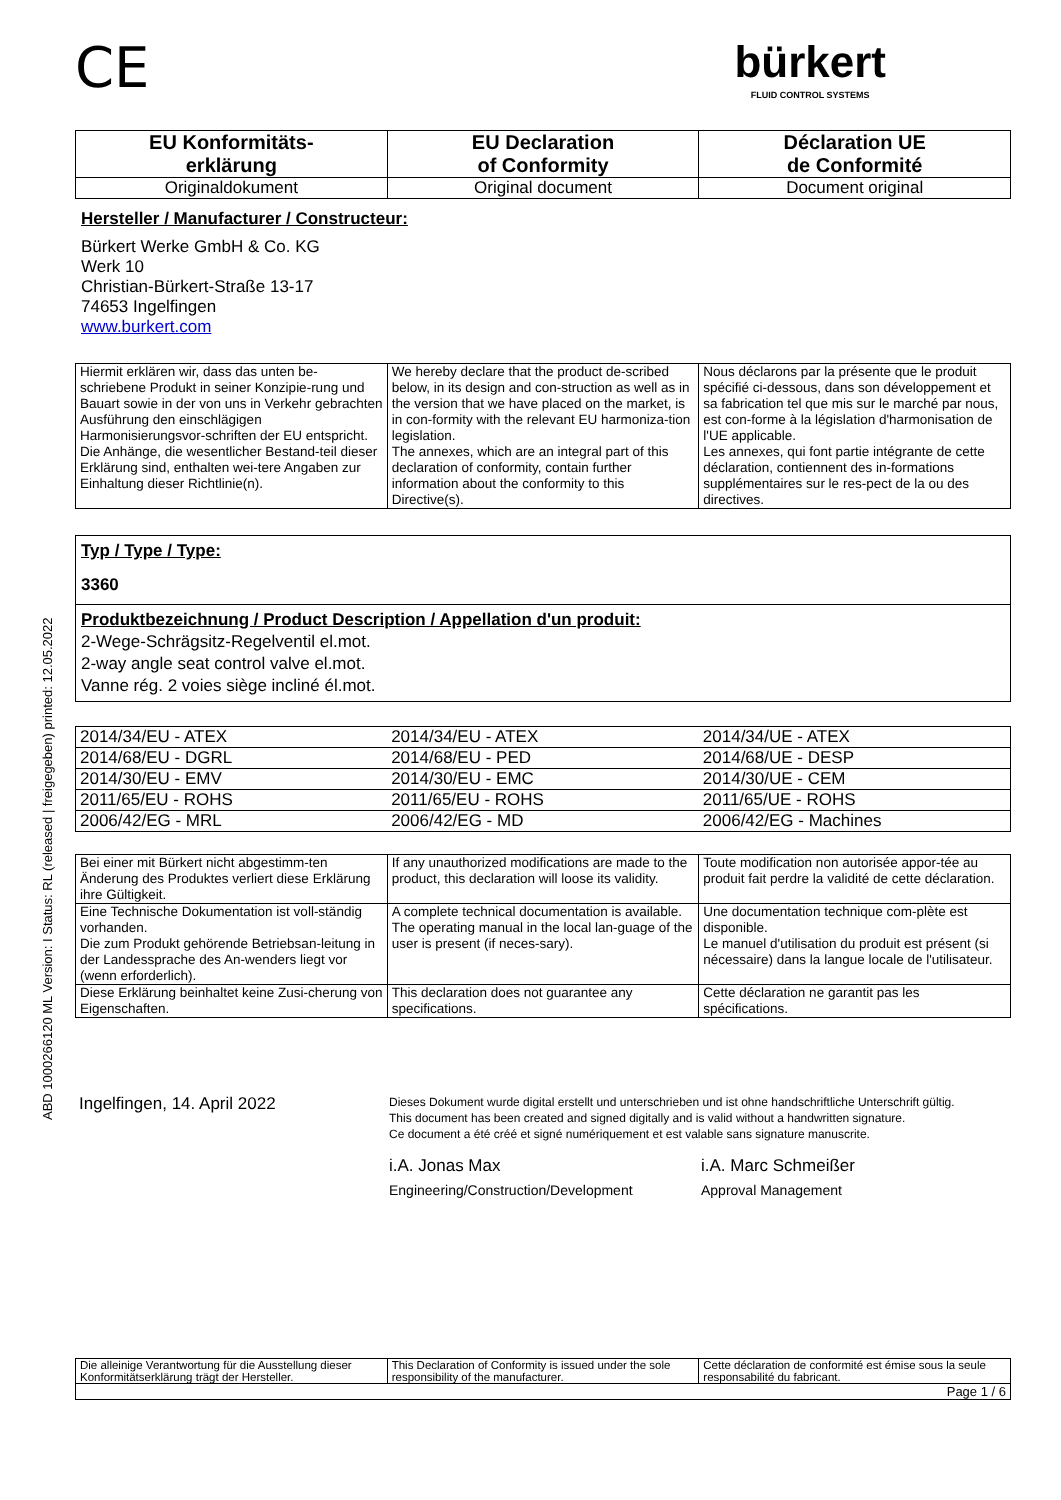ABD 1000266120 ML Version: I Status: RL (released | freigegeben) printed: 12.05.2022
CE
bürkert
FLUID CONTROL SYSTEMS
| EU Konformitäts- erklärung | EU Declaration of Conformity | Déclaration UE de Conformité |
| --- | --- | --- |
| Originaldokument | Original document | Document original |
Hersteller / Manufacturer / Constructeur:
Bürkert Werke GmbH & Co. KG
Werk 10
Christian-Bürkert-Straße 13-17
74653 Ingelfingen
www.burkert.com
| Hiermit erklären wir, dass das unten be-schriebene Produkt in seiner Konzipie-rung und Bauart sowie in der von uns in Verkehr gebrachten Ausführung den einschlägigen Harmonisierungsvor-schriften der EU entspricht. Die Anhänge, die wesentlicher Bestand-teil dieser Erklärung sind, enthalten wei-tere Angaben zur Einhaltung dieser Richtlinie(n). | We hereby declare that the product de-scribed below, in its design and con-struction as well as in the version that we have placed on the market, is in con-formity with the relevant EU harmoniza-tion legislation. The annexes, which are an integral part of this declaration of conformity, contain further information about the conformity to this Directive(s). | Nous déclarons par la présente que le produit spécifié ci-dessous, dans son développement et sa fabrication tel que mis sur le marché par nous, est con-forme à la législation d'harmonisation de l'UE applicable. Les annexes, qui font partie intégrante de cette déclaration, contiennent des in-formations supplémentaires sur le res-pect de la ou des directives. |
Typ / Type / Type:
3360
Produktbezeichnung / Product Description / Appellation d'un produit:
2-Wege-Schrägsitz-Regelventil el.mot.
2-way angle seat control valve el.mot.
Vanne rég. 2 voies siège incliné él.mot.
| 2014/34/EU - ATEX | 2014/34/EU - ATEX | 2014/34/UE - ATEX |
| 2014/68/EU - DGRL | 2014/68/EU - PED | 2014/68/UE - DESP |
| 2014/30/EU - EMV | 2014/30/EU - EMC | 2014/30/UE - CEM |
| 2011/65/EU - ROHS | 2011/65/EU - ROHS | 2011/65/UE - ROHS |
| 2006/42/EG - MRL | 2006/42/EG - MD | 2006/42/EG - Machines |
| Bei einer mit Bürkert nicht abgestimm-ten Änderung des Produktes verliert diese Erklärung ihre Gültigkeit. | If any unauthorized modifications are made to the product, this declaration will loose its validity. | Toute modification non autorisée appor-tée au produit fait perdre la validité de cette déclaration. |
| Eine Technische Dokumentation ist voll-ständig vorhanden. Die zum Produkt gehörende Betriebsan-leitung in der Landessprache des An-wenders liegt vor (wenn erforderlich). | A complete technical documentation is available. The operating manual in the local lan-guage of the user is present (if neces-sary). | Une documentation technique com-plète est disponible. Le manuel d'utilisation du produit est présent (si nécessaire) dans la langue locale de l'utilisateur. |
| Diese Erklärung beinhaltet keine Zusi-cherung von Eigenschaften. | This declaration does not guarantee any specifications. | Cette déclaration ne garantit pas les spécifications. |
Ingelfingen, 14. April 2022
Dieses Dokument wurde digital erstellt und unterschrieben und ist ohne handschriftliche Unterschrift gültig.
This document has been created and signed digitally and is valid without a handwritten signature.
Ce document a été créé et signé numériquement et est valable sans signature manuscrite.
i.A. Jonas Max
Engineering/Construction/Development
i.A. Marc Schmeißer
Approval Management
| Die alleinige Verantwortung für die Ausstellung dieser Konformitätserklärung trägt der Hersteller. | This Declaration of Conformity is issued under the sole responsibility of the manufacturer. | Cette déclaration de conformité est émise sous la seule responsabilité du fabricant. |
| Page 1 / 6 | | |